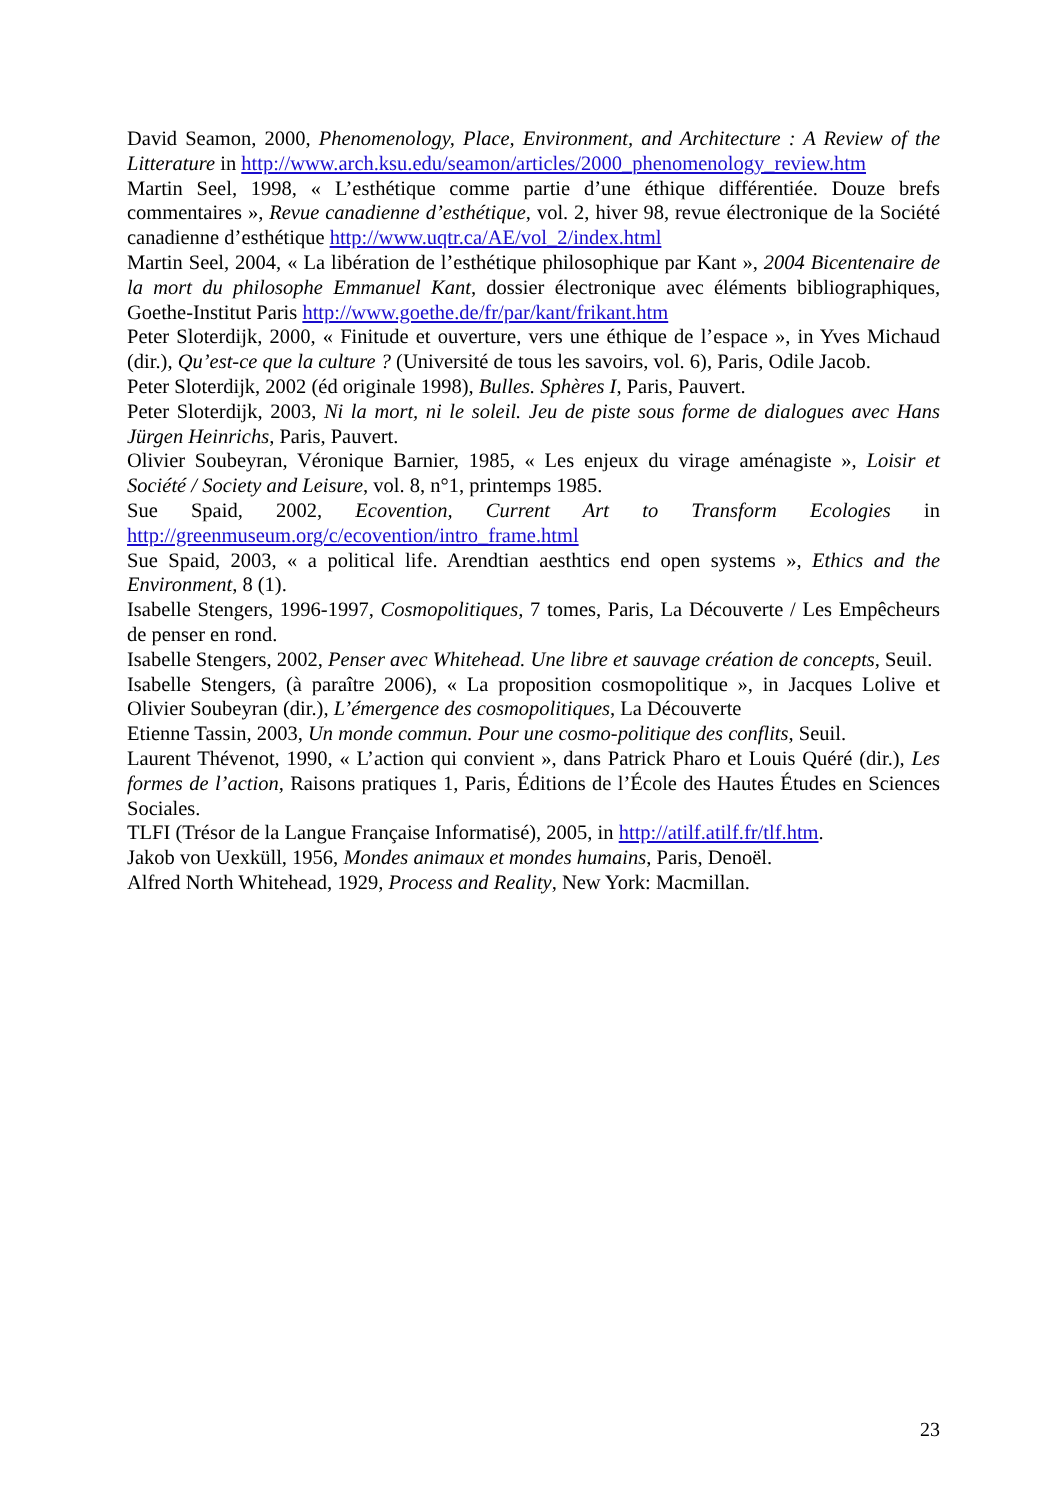David Seamon, 2000, Phenomenology, Place, Environment, and Architecture : A Review of the Litterature in http://www.arch.ksu.edu/seamon/articles/2000_phenomenology_review.htm
Martin Seel, 1998, « L’esthétique comme partie d’une éthique différentiée. Douze brefs commentaires », Revue canadienne d’esthétique, vol. 2, hiver 98, revue électronique de la Société canadienne d’esthétique http://www.uqtr.ca/AE/vol_2/index.html
Martin Seel, 2004, « La libération de l’esthétique philosophique par Kant », 2004 Bicentenaire de la mort du philosophe Emmanuel Kant, dossier électronique avec éléments bibliographiques, Goethe-Institut Paris http://www.goethe.de/fr/par/kant/frikant.htm
Peter Sloterdijk, 2000, « Finitude et ouverture, vers une éthique de l’espace », in Yves Michaud (dir.), Qu’est-ce que la culture ? (Université de tous les savoirs, vol. 6), Paris, Odile Jacob.
Peter Sloterdijk, 2002 (éd originale 1998), Bulles. Sphères I, Paris, Pauvert.
Peter Sloterdijk, 2003, Ni la mort, ni le soleil. Jeu de piste sous forme de dialogues avec Hans Jürgen Heinrichs, Paris, Pauvert.
Olivier Soubeyran, Véronique Barnier, 1985, « Les enjeux du virage aménagiste », Loisir et Société / Society and Leisure, vol. 8, n°1, printemps 1985.
Sue Spaid, 2002, Ecovention, Current Art to Transform Ecologies in http://greenmuseum.org/c/ecovention/intro_frame.html
Sue Spaid, 2003, « a political life. Arendtian aesthtics end open systems », Ethics and the Environment, 8 (1).
Isabelle Stengers, 1996-1997, Cosmopolitiques, 7 tomes, Paris, La Découverte / Les Empêcheurs de penser en rond.
Isabelle Stengers, 2002, Penser avec Whitehead. Une libre et sauvage création de concepts, Seuil.
Isabelle Stengers, (à paraître 2006), « La proposition cosmopolitique », in Jacques Lolive et Olivier Soubeyran (dir.), L’émergence des cosmopolitiques, La Découverte
Etienne Tassin, 2003, Un monde commun. Pour une cosmo-politique des conflits, Seuil.
Laurent Thévenot, 1990, « L’action qui convient », dans Patrick Pharo et Louis Quéré (dir.), Les formes de l’action, Raisons pratiques 1, Paris, Éditions de l’École des Hautes Études en Sciences Sociales.
TLFI (Trésor de la Langue Française Informatisé), 2005, in http://atilf.atilf.fr/tlf.htm.
Jakob von Uexküll, 1956, Mondes animaux et mondes humains, Paris, Denoël.
Alfred North Whitehead, 1929, Process and Reality, New York: Macmillan.
23